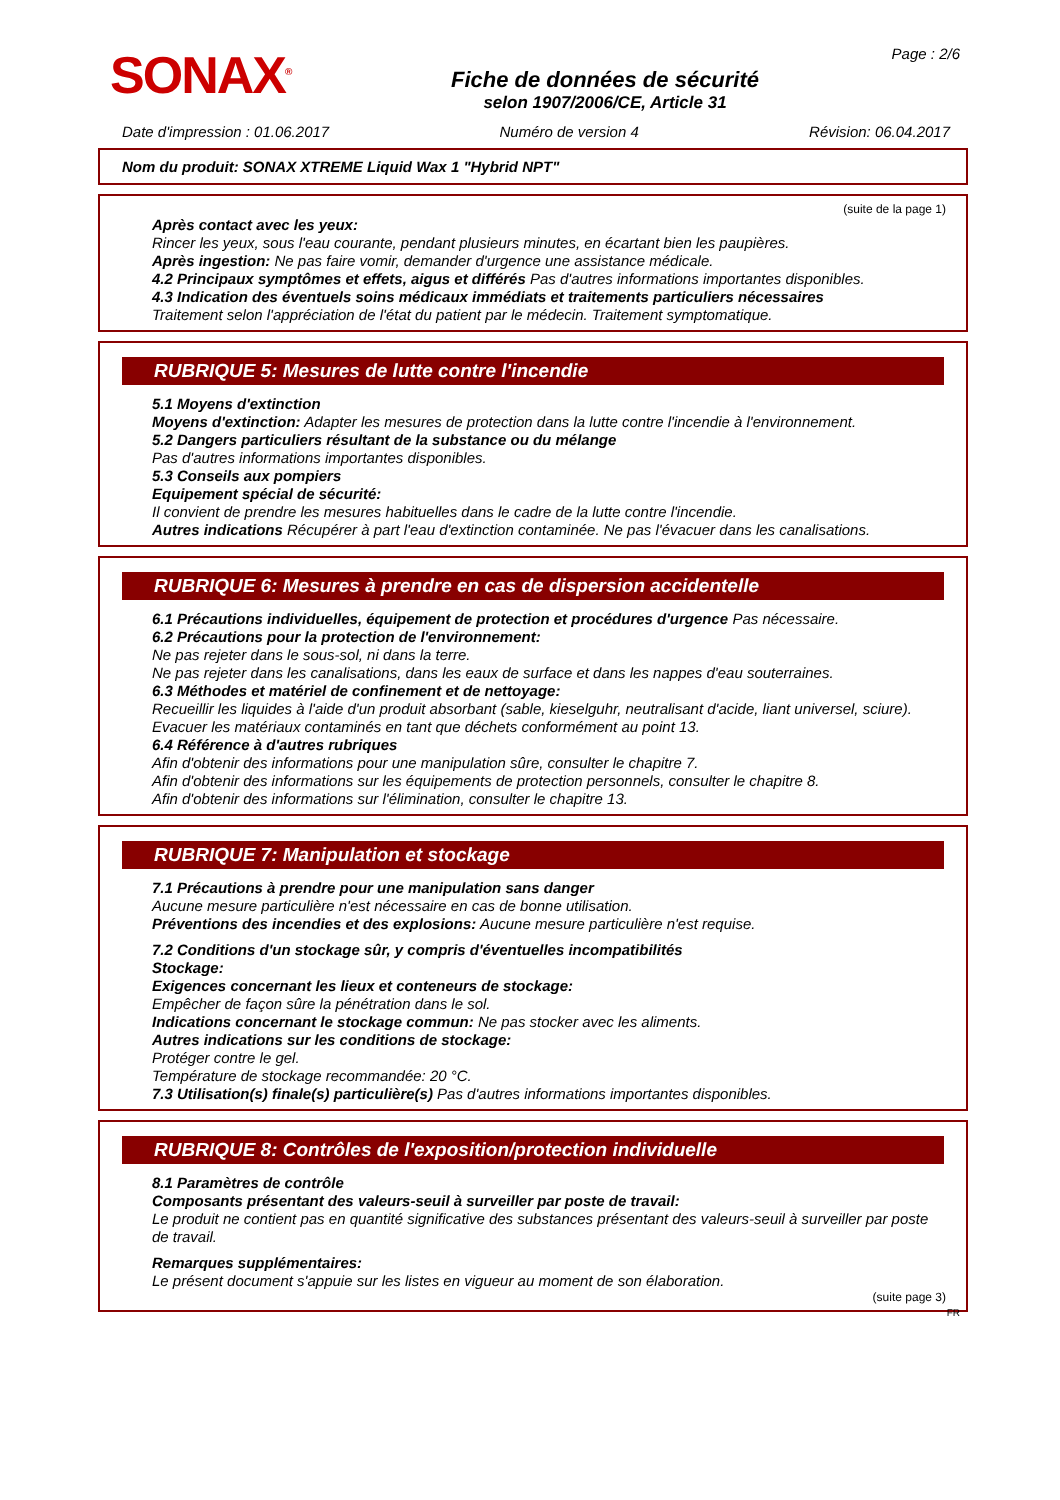SONAX<sup>®</sup>
Fiche de données de sécurité
selon 1907/2006/CE, Article 31
Page : 2/6
Date d'impression : 01.06.2017 Numéro de version 4 Révision: 06.04.2017
Nom du produit: SONAX XTREME Liquid Wax 1 "Hybrid NPT"
(suite de la page 1)
Après contact avec les yeux:
Rincer les yeux, sous l'eau courante, pendant plusieurs minutes, en écartant bien les paupières.
Après ingestion: Ne pas faire vomir, demander d'urgence une assistance médicale.
4.2 Principaux symptômes et effets, aigus et différés Pas d'autres informations importantes disponibles.
4.3 Indication des éventuels soins médicaux immédiats et traitements particuliers nécessaires
Traitement selon l'appréciation de l'état du patient par le médecin. Traitement symptomatique.
RUBRIQUE 5: Mesures de lutte contre l'incendie
5.1 Moyens d'extinction
Moyens d'extinction: Adapter les mesures de protection dans la lutte contre l'incendie à l'environnement.
5.2 Dangers particuliers résultant de la substance ou du mélange
Pas d'autres informations importantes disponibles.
5.3 Conseils aux pompiers
Equipement spécial de sécurité:
Il convient de prendre les mesures habituelles dans le cadre de la lutte contre l'incendie.
Autres indications Récupérer à part l'eau d'extinction contaminée. Ne pas l'évacuer dans les canalisations.
RUBRIQUE 6: Mesures à prendre en cas de dispersion accidentelle
6.1 Précautions individuelles, équipement de protection et procédures d'urgence Pas nécessaire.
6.2 Précautions pour la protection de l'environnement:
Ne pas rejeter dans le sous-sol, ni dans la terre.
Ne pas rejeter dans les canalisations, dans les eaux de surface et dans les nappes d'eau souterraines.
6.3 Méthodes et matériel de confinement et de nettoyage:
Recueillir les liquides à l'aide d'un produit absorbant (sable, kieselguhr, neutralisant d'acide, liant universel, sciure).
Evacuer les matériaux contaminés en tant que déchets conformément au point 13.
6.4 Référence à d'autres rubriques
Afin d'obtenir des informations pour une manipulation sûre, consulter le chapitre 7.
Afin d'obtenir des informations sur les équipements de protection personnels, consulter le chapitre 8.
Afin d'obtenir des informations sur l'élimination, consulter le chapitre 13.
RUBRIQUE 7: Manipulation et stockage
7.1 Précautions à prendre pour une manipulation sans danger
Aucune mesure particulière n'est nécessaire en cas de bonne utilisation.
Préventions des incendies et des explosions: Aucune mesure particulière n'est requise.
7.2 Conditions d'un stockage sûr, y compris d'éventuelles incompatibilités
Stockage:
Exigences concernant les lieux et conteneurs de stockage:
Empêcher de façon sûre la pénétration dans le sol.
Indications concernant le stockage commun: Ne pas stocker avec les aliments.
Autres indications sur les conditions de stockage:
Protéger contre le gel.
Température de stockage recommandée: 20 °C.
7.3 Utilisation(s) finale(s) particulière(s) Pas d'autres informations importantes disponibles.
RUBRIQUE 8: Contrôles de l'exposition/protection individuelle
8.1 Paramètres de contrôle
Composants présentant des valeurs-seuil à surveiller par poste de travail:
Le produit ne contient pas en quantité significative des substances présentant des valeurs-seuil à surveiller par poste de travail.
Remarques supplémentaires:
Le présent document s'appuie sur les listes en vigueur au moment de son élaboration.
(suite page 3)
FR